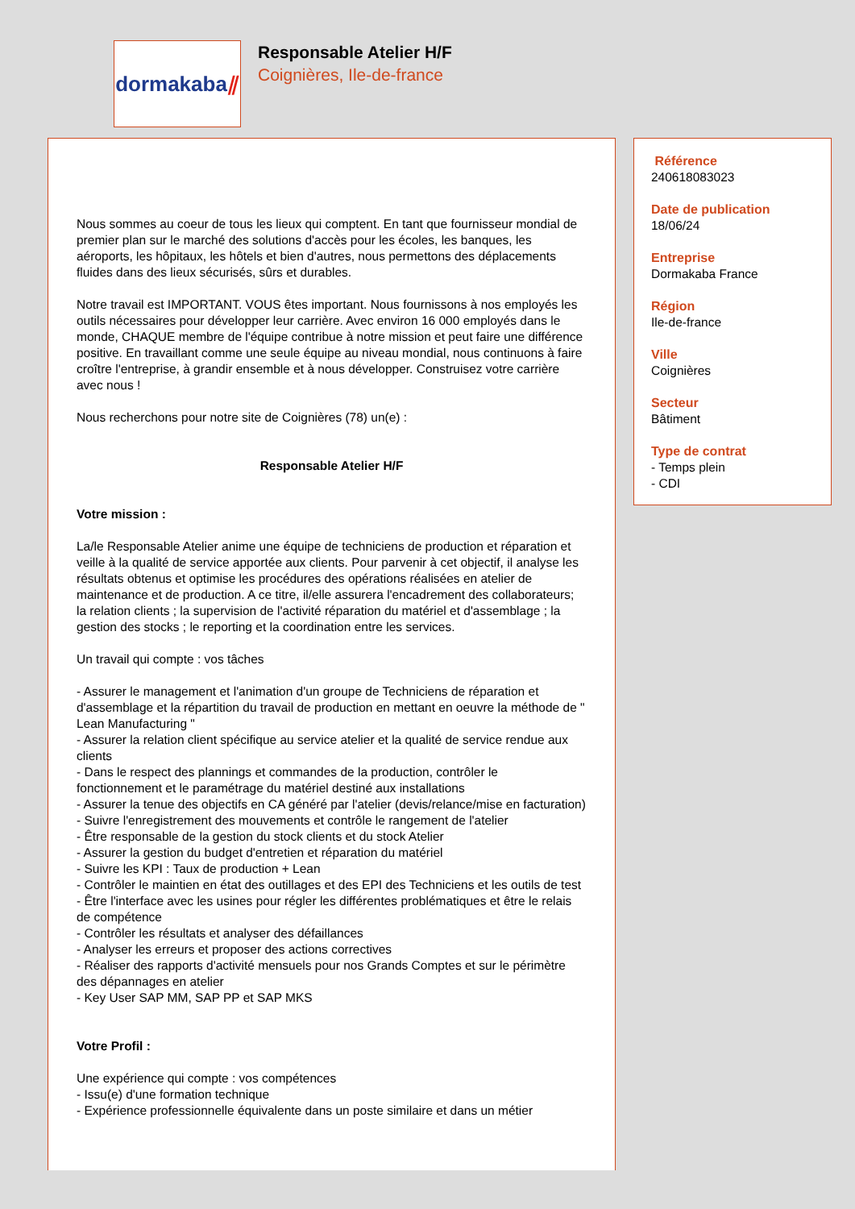dormakaba ⫽
Responsable Atelier H/F
Coignières, Ile-de-france
Nous sommes au coeur de tous les lieux qui comptent. En tant que fournisseur mondial de premier plan sur le marché des solutions d'accès pour les écoles, les banques, les aéroports, les hôpitaux, les hôtels et bien d'autres, nous permettons des déplacements fluides dans des lieux sécurisés, sûrs et durables.
Notre travail est IMPORTANT. VOUS êtes important. Nous fournissons à nos employés les outils nécessaires pour développer leur carrière. Avec environ 16 000 employés dans le monde, CHAQUE membre de l'équipe contribue à notre mission et peut faire une différence positive. En travaillant comme une seule équipe au niveau mondial, nous continuons à faire croître l'entreprise, à grandir ensemble et à nous développer. Construisez votre carrière avec nous !
Nous recherchons pour notre site de Coignières (78) un(e) :
Responsable Atelier H/F
Votre mission :
La/le Responsable Atelier anime une équipe de techniciens de production et réparation et veille à la qualité de service apportée aux clients. Pour parvenir à cet objectif, il analyse les résultats obtenus et optimise les procédures des opérations réalisées en atelier de maintenance et de production. A ce titre, il/elle assurera l'encadrement des collaborateurs; la relation clients ; la supervision de l'activité réparation du matériel et d'assemblage ; la gestion des stocks ; le reporting et la coordination entre les services.
Un travail qui compte : vos tâches
- Assurer le management et l'animation d'un groupe de Techniciens de réparation et d'assemblage et la répartition du travail de production en mettant en oeuvre la méthode de " Lean Manufacturing "
- Assurer la relation client spécifique au service atelier et la qualité de service rendue aux clients
- Dans le respect des plannings et commandes de la production, contrôler le fonctionnement et le paramétrage du matériel destiné aux installations
- Assurer la tenue des objectifs en CA généré par l'atelier (devis/relance/mise en facturation)
- Suivre l'enregistrement des mouvements et contrôle le rangement de l'atelier
- Être responsable de la gestion du stock clients et du stock Atelier
- Assurer la gestion du budget d'entretien et réparation du matériel
- Suivre les KPI : Taux de production + Lean
- Contrôler le maintien en état des outillages et des EPI des Techniciens et les outils de test
- Être l'interface avec les usines pour régler les différentes problématiques et être le relais de compétence
- Contrôler les résultats et analyser des défaillances
- Analyser les erreurs et proposer des actions correctives
- Réaliser des rapports d'activité mensuels pour nos Grands Comptes et sur le périmètre des dépannages en atelier
- Key User SAP MM, SAP PP et SAP MKS
Votre Profil :
Une expérience qui compte : vos compétences
- Issu(e) d'une formation technique
- Expérience professionnelle équivalente dans un poste similaire et dans un métier
Référence
240618083023
Date de publication
18/06/24
Entreprise
Dormakaba France
Région
Ile-de-france
Ville
Coignières
Secteur
Bâtiment
Type de contrat
- Temps plein
- CDI